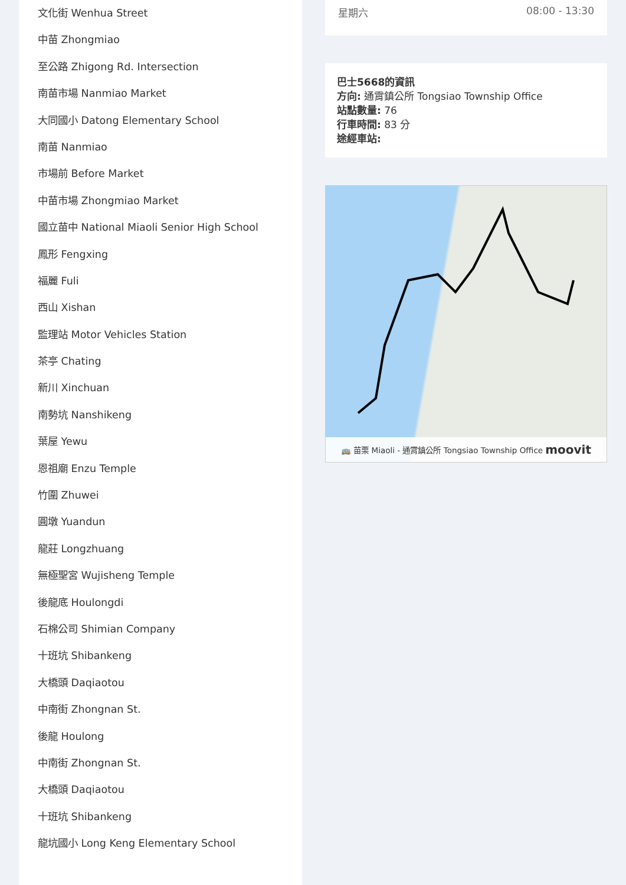文化街 Wenhua Street
中苗 Zhongmiao
至公路 Zhigong Rd. Intersection
南苗市場 Nanmiao Market
大同國小 Datong Elementary School
南苗 Nanmiao
市場前 Before Market
中苗市場 Zhongmiao Market
國立苗中 National Miaoli Senior High School
鳳形 Fengxing
福麗 Fuli
西山 Xishan
監理站 Motor Vehicles Station
茶亭 Chating
新川 Xinchuan
南勢坑 Nanshikeng
葉屋 Yewu
恩祖廟 Enzu Temple
竹圍 Zhuwei
圓墩 Yuandun
龍莊 Longzhuang
無極聖宮 Wujisheng Temple
後龍底 Houlongdi
石棉公司 Shimian Company
十班坑 Shibankeng
大橋頭 Daqiaotou
中南街 Zhongnan St.
後龍 Houlong
中南街 Zhongnan St.
大橋頭 Daqiaotou
十班坑 Shibankeng
龍坑國小 Long Keng Elementary School
星期六 08:00 - 13:30
巴士5668的資訊
方向: 通霄鎮公所 Tongsiao Township Office
站點數量: 76
行車時間: 83 分
途經車站:
🚌 苗栗 Miaoli - 通霄鎮公所 Tongsiao Township Office moovit